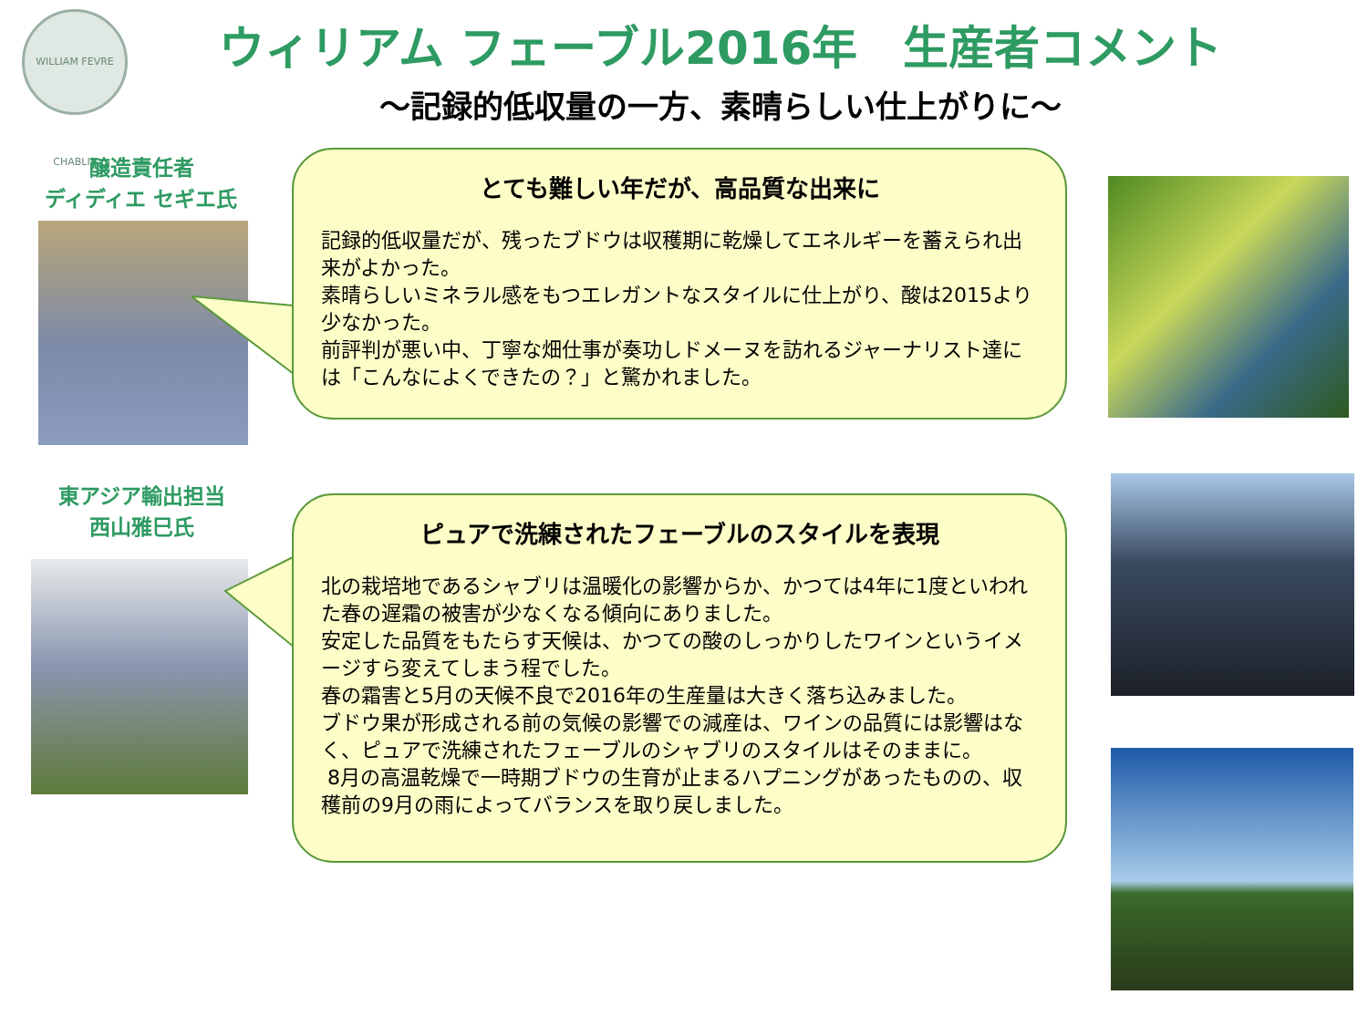WILLIAM FEVRE CHABLIS
ウィリアム フェーブル2016年　生産者コメント
～記録的低収量の一方、素晴らしい仕上がりに～
醸造責任者
ディディエ セギエ氏
とても難しい年だが、高品質な出来に
記録的低収量だが、残ったブドウは収穫期に乾燥してエネルギーを蓄えられ出来がよかった。
素晴らしいミネラル感をもつエレガントなスタイルに仕上がり、酸は2015より少なかった。
前評判が悪い中、丁寧な畑仕事が奏功しドメーヌを訪れるジャーナリスト達には「こんなによくできたの？」と驚かれました。
東アジア輸出担当
西山雅巳氏
ピュアで洗練されたフェーブルのスタイルを表現
北の栽培地であるシャブリは温暖化の影響からか、かつては4年に1度といわれた春の遅霜の被害が少なくなる傾向にありました。
安定した品質をもたらす天候は、かつての酸のしっかりしたワインというイメージすら変えてしまう程でした。
春の霜害と5月の天候不良で2016年の生産量は大きく落ち込みました。
ブドウ果が形成される前の気候の影響での減産は、ワインの品質には影響はなく、ピュアで洗練されたフェーブルのシャブリのスタイルはそのままに。
8月の高温乾燥で一時期ブドウの生育が止まるハプニングがあったものの、収穫前の9月の雨によってバランスを取り戻しました。